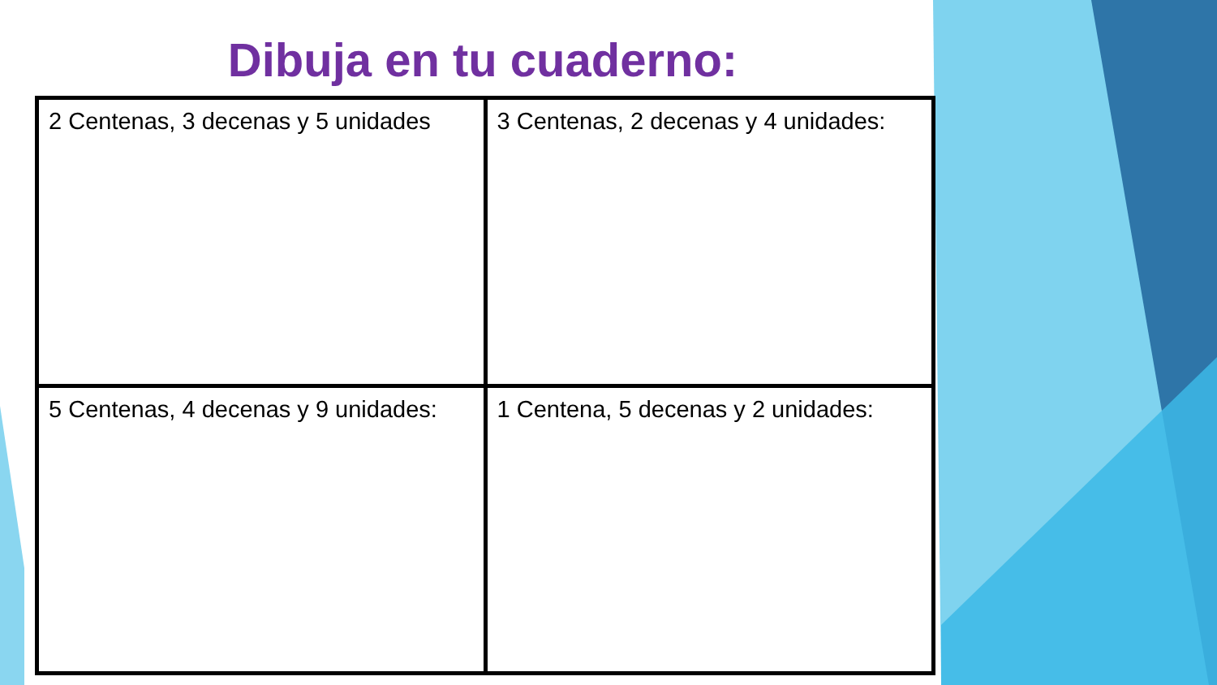Dibuja en tu cuaderno:
| 2 Centenas, 3 decenas y 5 unidades | 3 Centenas, 2 decenas y 4 unidades: |
| 5 Centenas, 4 decenas y 9 unidades: | 1 Centena, 5 decenas y 2 unidades: |